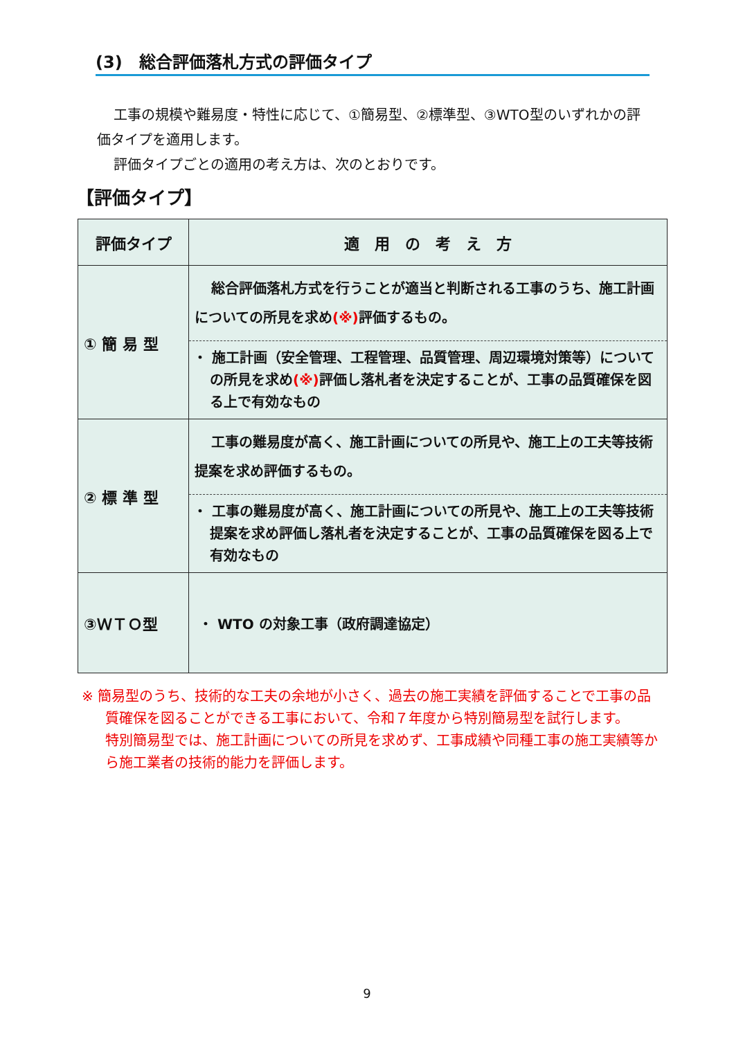(3)　総合評価落札方式の評価タイプ
工事の規模や難易度・特性に応じて、①簡易型、②標準型、③WTO型のいずれかの評価タイプを適用します。
評価タイプごとの適用の考え方は、次のとおりです。
【評価タイプ】
| 評価タイプ | 適 用 の 考 え 方 |
| --- | --- |
| ① 簡 易 型 | 総合評価落札方式を行うことが適当と判断される工事のうち、施工計画についての所見を求め (※) 評価するもの。 ・ 施工計画（安全管理、工程管理、品質管理、周辺環境対策等）についての所見を求め (※) 評価し落札者を決定することが、工事の品質確保を図る上で有効なもの |
| ② 標 準 型 | 工事の難易度が高く、施工計画についての所見や、施工上の工夫等技術提案を求め評価するもの。 ・ 工事の難易度が高く、施工計画についての所見や、施工上の工夫等技術提案を求め評価し落札者を決定することが、工事の品質確保を図る上で有効なもの |
| ③ＷＴＯ型 | ・ WTO の対象工事（政府調達協定） |
※ 簡易型のうち、技術的な工夫の余地が小さく、過去の施工実績を評価することで工事の品質確保を図ることができる工事において、令和７年度から特別簡易型を試行します。
特別簡易型では、施工計画についての所見を求めず、工事成績や同種工事の施工実績等から施工業者の技術的能力を評価します。
9